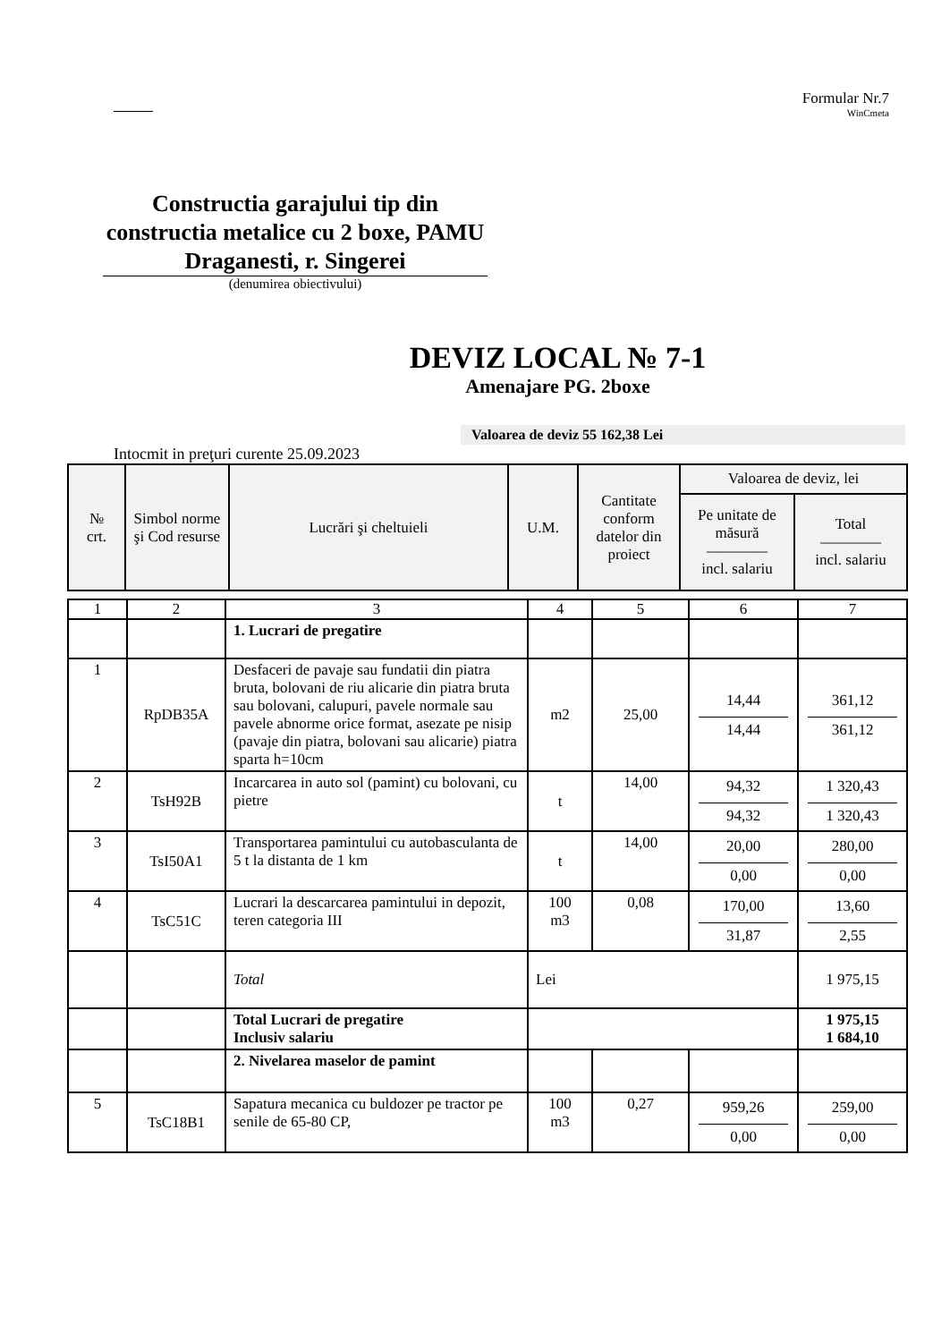Formular Nr.7
WinCmeta
Constructia garajului tip din constructia metalice cu 2 boxe, PAMU Draganesti, r. Singerei
(denumirea obiectivului)
DEVIZ LOCAL № 7-1
Amenajare PG. 2boxe
Valoarea de deviz 55 162,38 Lei
Intocmit in preţuri curente 25.09.2023
| № crt. | Simbol norme şi Cod resurse | Lucrări şi cheltuieli | U.M. | Cantitate conform datelor din proiect | Valoarea de deviz, lei | |
| --- | --- | --- | --- | --- | --- | --- |
| | | | | | Pe unitate de măsură ———— incl. salariu | Total ———— incl. salariu |
| 1 | 2 | 3 | 4 | 5 | 6 | 7 |
| | | 1. Lucrari de pregatire | | | | |
| 1 | RpDB35A | Desfaceri de pavaje sau fundatii din piatra bruta, bolovani de riu alicarie din piatra bruta sau bolovani, calupuri, pavele normale sau pavele abnorme orice format, asezate pe nisip (pavaje din piatra, bolovani sau alicarie) piatra sparta h=10cm | m2 | 25,00 | 14,44 14,44 | 361,12 361,12 |
| 2 | TsH92B | Incarcarea in auto sol (pamint) cu bolovani, cu pietre | t | 14,00 | 94,32 94,32 | 1 320,43 1 320,43 |
| 3 | TsI50A1 | Transportarea pamintului cu autobasculanta de 5 t la distanta de 1 km | t | 14,00 | 20,00 0,00 | 280,00 0,00 |
| 4 | TsC51C | Lucrari la descarcarea pamintului in depozit, teren categoria III | 100 m3 | 0,08 | 170,00 31,87 | 13,60 2,55 |
| | | Total | Lei | | | 1 975,15 |
| | | Total Lucrari de pregatire Inclusiv salariu | | | | 1 975,15 1 684,10 |
| | | 2. Nivelarea maselor de pamint | | | | |
| 5 | TsC18B1 | Sapatura mecanica cu buldozer pe tractor pe senile de 65-80 CP, | 100 m3 | 0,27 | 959,26 0,00 | 259,00 0,00 |